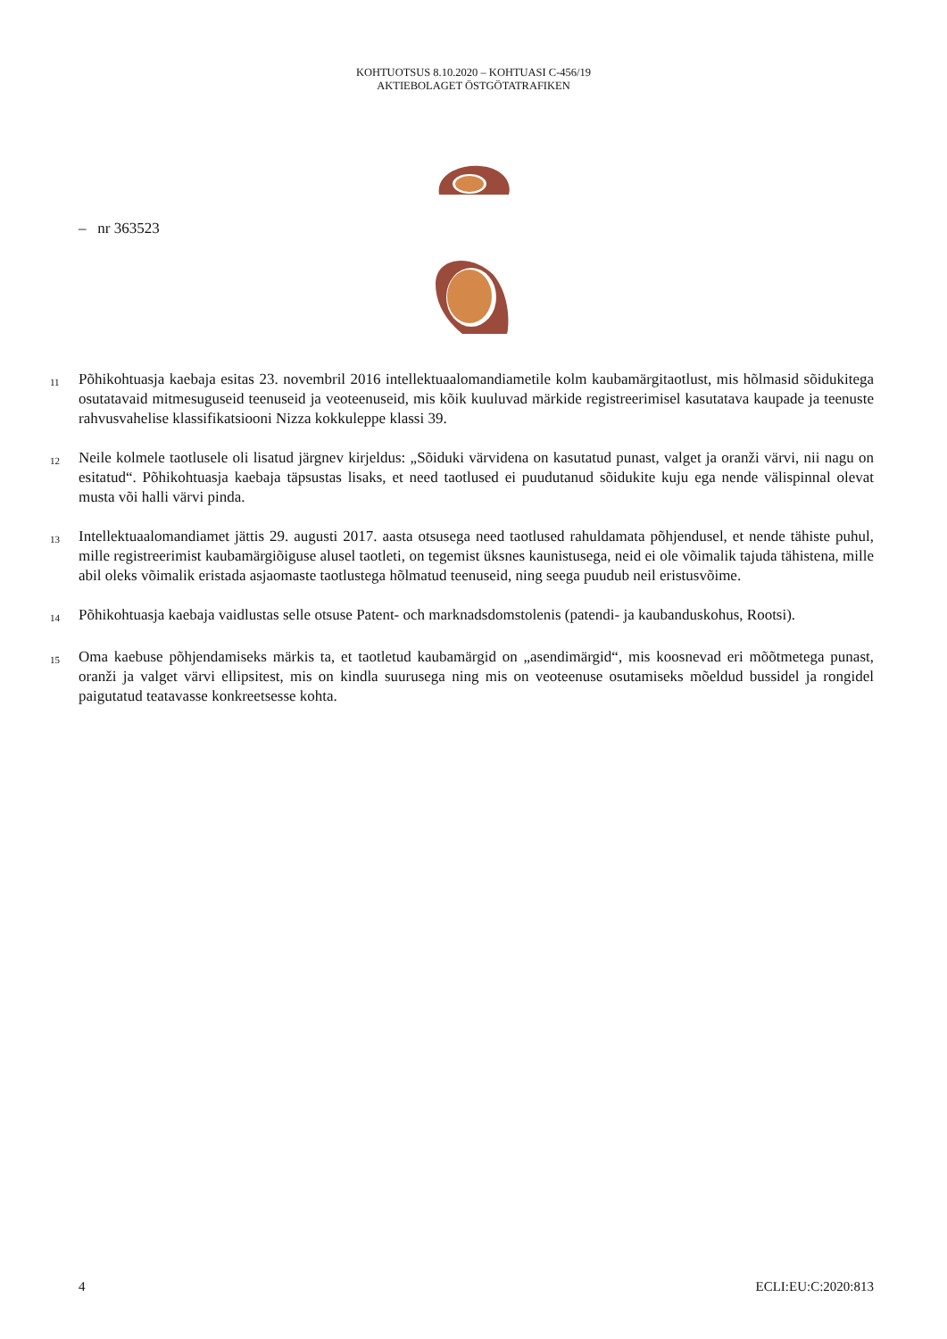KOHTUOTSUS 8.10.2020 – KOHTUASI C-456/19
AKTIEBOLAGET ÖSTGÖTATRAFIKEN
– nr 363523
11
Põhikohtuasja kaebaja esitas 23. novembril 2016 intellektuaalomandiametile kolm kaubamärgitaotlust, mis hõlmasid sõidukitega osutatavaid mitmesuguseid teenuseid ja veoteenuseid, mis kõik kuuluvad märkide registreerimisel kasutatava kaupade ja teenuste rahvusvahelise klassifikatsiooni Nizza kokkuleppe klassi 39.
12
Neile kolmele taotlusele oli lisatud järgnev kirjeldus: „Sõiduki värvidena on kasutatud punast, valget ja oranži värvi, nii nagu on esitatud“. Põhikohtuasja kaebaja täpsustas lisaks, et need taotlused ei puudutanud sõidukite kuju ega nende välispinnal olevat musta või halli värvi pinda.
13
Intellektuaalomandiamet jättis 29. augusti 2017. aasta otsusega need taotlused rahuldamata põhjendusel, et nende tähiste puhul, mille registreerimist kaubamärgiõiguse alusel taotleti, on tegemist üksnes kaunistusega, neid ei ole võimalik tajuda tähistena, mille abil oleks võimalik eristada asjaomaste taotlustega hõlmatud teenuseid, ning seega puudub neil eristusvõime.
14
Põhikohtuasja kaebaja vaidlustas selle otsuse Patent- och marknadsdomstolenis (patendi- ja kaubanduskohus, Rootsi).
15
Oma kaebuse põhjendamiseks märkis ta, et taotletud kaubamärgid on „asendimärgid“, mis koosnevad eri mõõtmetega punast, oranži ja valget värvi ellipsitest, mis on kindla suurusega ning mis on veoteenuse osutamiseks mõeldud bussidel ja rongidel paigutatud teatavasse konkreetsesse kohta.
4 ECLI:EU:C:2020:813